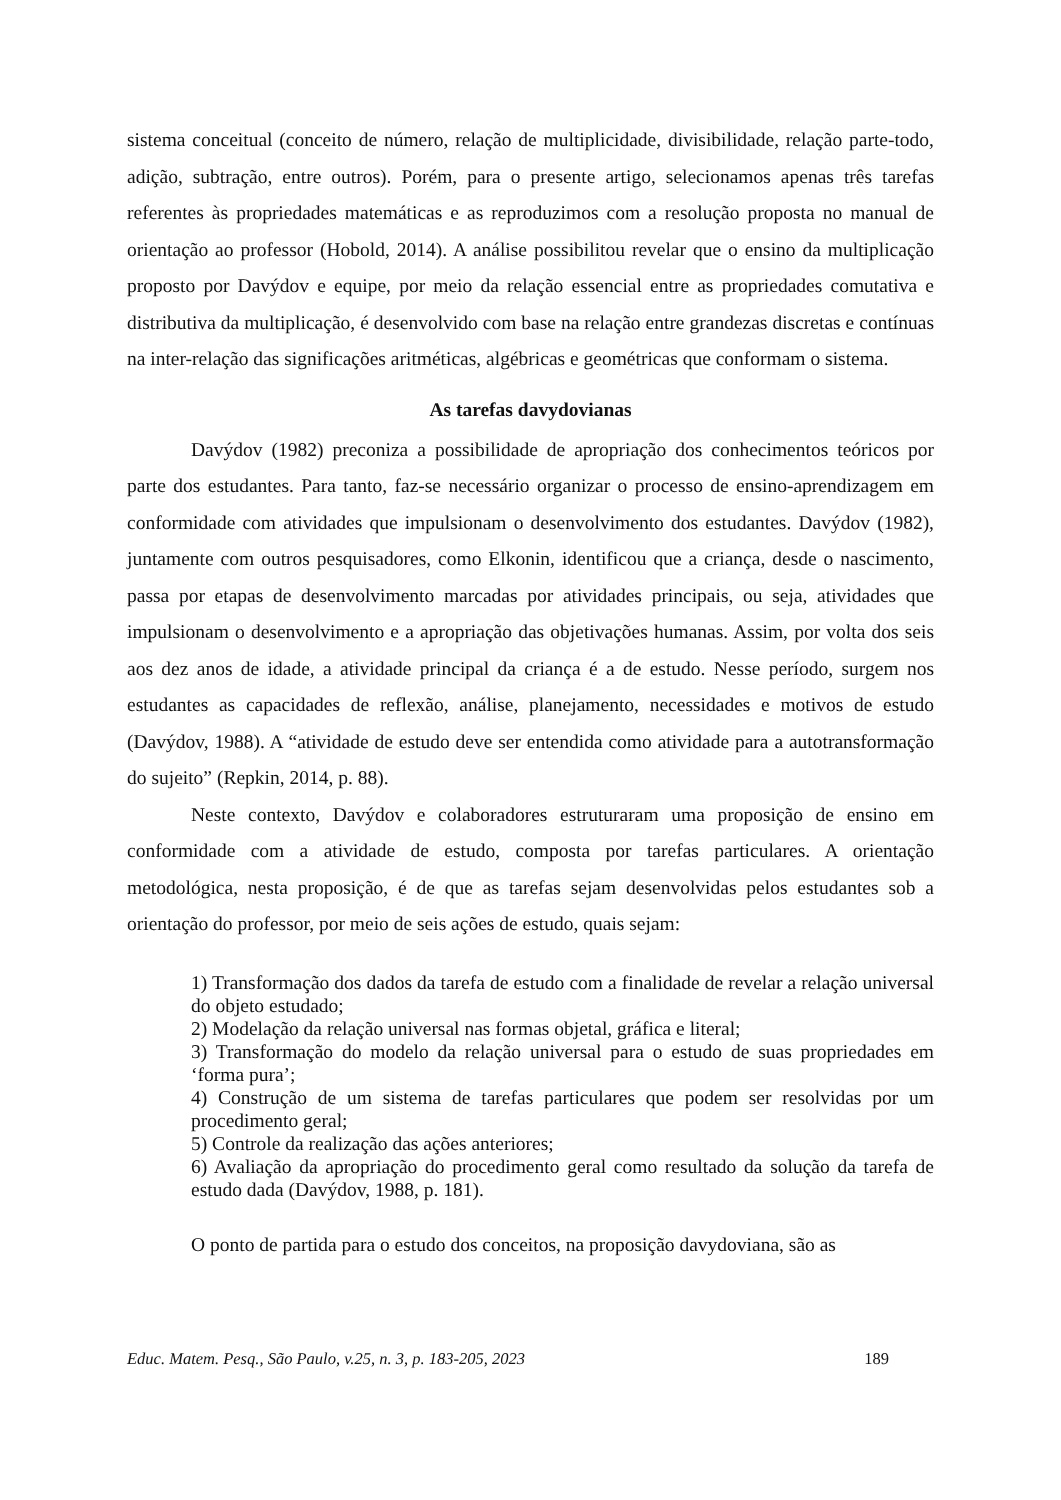sistema conceitual (conceito de número, relação de multiplicidade, divisibilidade, relação parte-todo, adição, subtração, entre outros). Porém, para o presente artigo, selecionamos apenas três tarefas referentes às propriedades matemáticas e as reproduzimos com a resolução proposta no manual de orientação ao professor (Hobold, 2014). A análise possibilitou revelar que o ensino da multiplicação proposto por Davýdov e equipe, por meio da relação essencial entre as propriedades comutativa e distributiva da multiplicação, é desenvolvido com base na relação entre grandezas discretas e contínuas na inter-relação das significações aritméticas, algébricas e geométricas que conformam o sistema.
As tarefas davydovianas
Davýdov (1982) preconiza a possibilidade de apropriação dos conhecimentos teóricos por parte dos estudantes. Para tanto, faz-se necessário organizar o processo de ensino-aprendizagem em conformidade com atividades que impulsionam o desenvolvimento dos estudantes. Davýdov (1982), juntamente com outros pesquisadores, como Elkonin, identificou que a criança, desde o nascimento, passa por etapas de desenvolvimento marcadas por atividades principais, ou seja, atividades que impulsionam o desenvolvimento e a apropriação das objetivações humanas. Assim, por volta dos seis aos dez anos de idade, a atividade principal da criança é a de estudo. Nesse período, surgem nos estudantes as capacidades de reflexão, análise, planejamento, necessidades e motivos de estudo (Davýdov, 1988). A “atividade de estudo deve ser entendida como atividade para a autotransformação do sujeito” (Repkin, 2014, p. 88).
Neste contexto, Davýdov e colaboradores estruturaram uma proposição de ensino em conformidade com a atividade de estudo, composta por tarefas particulares. A orientação metodológica, nesta proposição, é de que as tarefas sejam desenvolvidas pelos estudantes sob a orientação do professor, por meio de seis ações de estudo, quais sejam:
1) Transformação dos dados da tarefa de estudo com a finalidade de revelar a relação universal do objeto estudado;
2) Modelação da relação universal nas formas objetal, gráfica e literal;
3) Transformação do modelo da relação universal para o estudo de suas propriedades em ‘forma pura’;
4) Construção de um sistema de tarefas particulares que podem ser resolvidas por um procedimento geral;
5) Controle da realização das ações anteriores;
6) Avaliação da apropriação do procedimento geral como resultado da solução da tarefa de estudo dada (Davýdov, 1988, p. 181).
O ponto de partida para o estudo dos conceitos, na proposição davydoviana, são as
Educ. Matem. Pesq., São Paulo, v.25, n. 3, p. 183-205, 2023 189